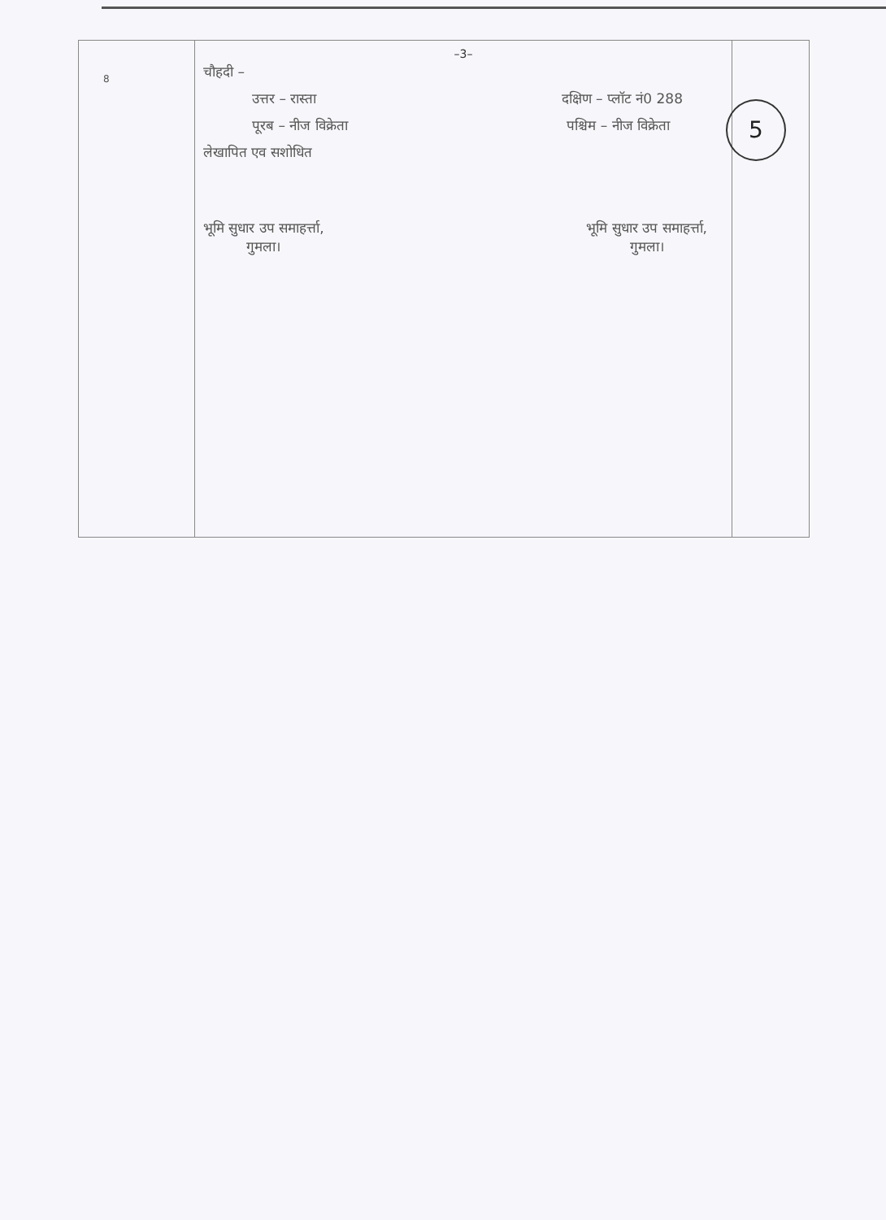| 8 | –3– चौहदी – उत्तर – रास्ता दक्षिण – प्लॉट नं0 288 पूरब – नीज विक्रेता पश्चिम – नीज विक्रेता लेखापित एव सशोधित भूमि सुधार उप समाहर्त्ता, गुमला। भूमि सुधार उप समाहर्त्ता, गुमला। | 5 |